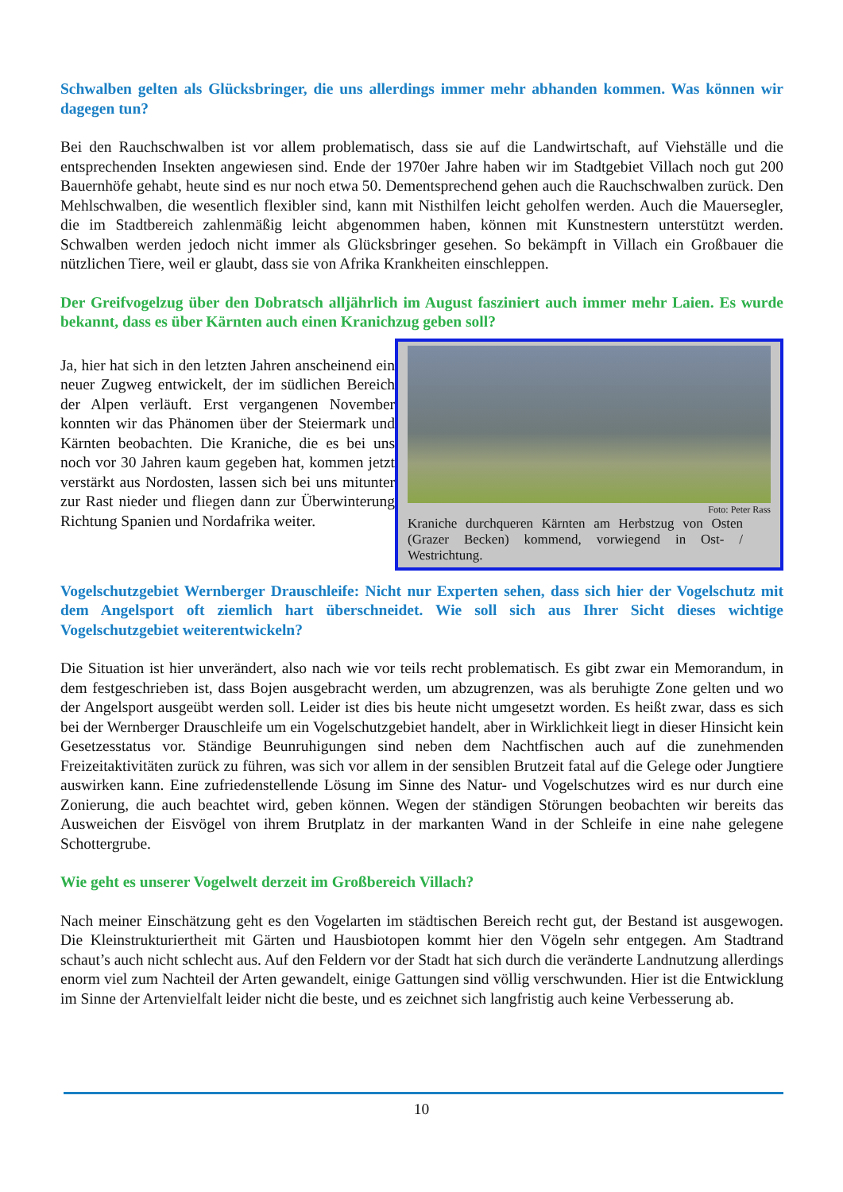Schwalben gelten als Glücksbringer, die uns allerdings immer mehr abhanden kommen. Was können wir dagegen tun?
Bei den Rauchschwalben ist vor allem problematisch, dass sie auf die Landwirtschaft, auf Viehställe und die entsprechenden Insekten angewiesen sind. Ende der 1970er Jahre haben wir im Stadtgebiet Villach noch gut 200 Bauernhöfe gehabt, heute sind es nur noch etwa 50. Dementsprechend gehen auch die Rauchschwalben zurück. Den Mehlschwalben, die wesentlich flexibler sind, kann mit Nisthilfen leicht geholfen werden. Auch die Mauersegler, die im Stadtbereich zahlenmäßig leicht abgenommen haben, können mit Kunstnestern unterstützt werden. Schwalben werden jedoch nicht immer als Glücksbringer gesehen. So bekämpft in Villach ein Großbauer die nützlichen Tiere, weil er glaubt, dass sie von Afrika Krankheiten einschleppen.
Der Greifvogelzug über den Dobratsch alljährlich im August fasziniert auch immer mehr Laien. Es wurde bekannt, dass es über Kärnten auch einen Kranichzug geben soll?
Ja, hier hat sich in den letzten Jahren anscheinend ein neuer Zugweg entwickelt, der im südlichen Bereich der Alpen verläuft. Erst vergangenen November konnten wir das Phänomen über der Steiermark und Kärnten beobachten. Die Kraniche, die es bei uns noch vor 30 Jahren kaum gegeben hat, kommen jetzt verstärkt aus Nordosten, lassen sich bei uns mitunter zur Rast nieder und fliegen dann zur Überwinterung Richtung Spanien und Nordafrika weiter.
Foto: Peter Rass
Kraniche durchqueren Kärnten am Herbstzug von Osten (Grazer Becken) kommend, vorwiegend in Ost- / Westrichtung.
Vogelschutzgebiet Wernberger Drauschleife: Nicht nur Experten sehen, dass sich hier der Vogelschutz mit dem Angelsport oft ziemlich hart überschneidet. Wie soll sich aus Ihrer Sicht dieses wichtige Vogelschutzgebiet weiterentwickeln?
Die Situation ist hier unverändert, also nach wie vor teils recht problematisch. Es gibt zwar ein Memorandum, in dem festgeschrieben ist, dass Bojen ausgebracht werden, um abzugrenzen, was als beruhigte Zone gelten und wo der Angelsport ausgeübt werden soll. Leider ist dies bis heute nicht umgesetzt worden. Es heißt zwar, dass es sich bei der Wernberger Drauschleife um ein Vogelschutzgebiet handelt, aber in Wirklichkeit liegt in dieser Hinsicht kein Gesetzesstatus vor. Ständige Beunruhigungen sind neben dem Nachtfischen auch auf die zunehmenden Freizeitaktivitäten zurück zu führen, was sich vor allem in der sensiblen Brutzeit fatal auf die Gelege oder Jungtiere auswirken kann. Eine zufriedenstellende Lösung im Sinne des Natur- und Vogelschutzes wird es nur durch eine Zonierung, die auch beachtet wird, geben können. Wegen der ständigen Störungen beobachten wir bereits das Ausweichen der Eisvögel von ihrem Brutplatz in der markanten Wand in der Schleife in eine nahe gelegene Schottergrube.
Wie geht es unserer Vogelwelt derzeit im Großbereich Villach?
Nach meiner Einschätzung geht es den Vogelarten im städtischen Bereich recht gut, der Bestand ist ausgewogen. Die Kleinstrukturiertheit mit Gärten und Hausbiotopen kommt hier den Vögeln sehr entgegen. Am Stadtrand schaut’s auch nicht schlecht aus. Auf den Feldern vor der Stadt hat sich durch die veränderte Landnutzung allerdings enorm viel zum Nachteil der Arten gewandelt, einige Gattungen sind völlig verschwunden. Hier ist die Entwicklung im Sinne der Artenvielfalt leider nicht die beste, und es zeichnet sich langfristig auch keine Verbesserung ab.
10